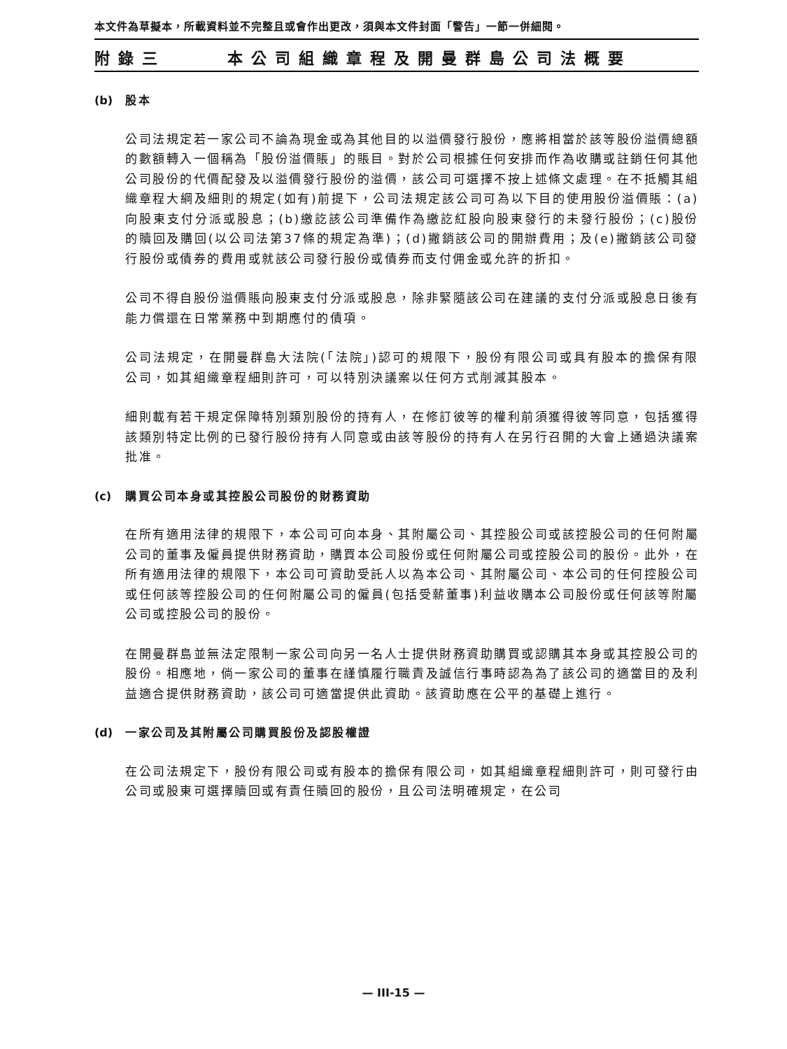本文件為草擬本，所載資料並不完整且或會作出更改，須與本文件封面「警告」一節一併細閱。
附錄三 本公司組織章程及開曼群島公司法概要
(b) 股本
公司法規定若一家公司不論為現金或為其他目的以溢價發行股份，應將相當於該等股份溢價總額的數額轉入一個稱為「股份溢價賬」的賬目。對於公司根據任何安排而作為收購或註銷任何其他公司股份的代價配發及以溢價發行股份的溢價，該公司可選擇不按上述條文處理。在不抵觸其組織章程大綱及細則的規定(如有)前提下，公司法規定該公司可為以下目的使用股份溢價賬：(a)向股東支付分派或股息；(b)繳訖該公司準備作為繳訖紅股向股東發行的未發行股份；(c)股份的贖回及購回(以公司法第37條的規定為準)；(d)撇銷該公司的開辦費用；及(e)撇銷該公司發行股份或債券的費用或就該公司發行股份或債券而支付佣金或允許的折扣。
公司不得自股份溢價賬向股東支付分派或股息，除非緊隨該公司在建議的支付分派或股息日後有能力償還在日常業務中到期應付的債項。
公司法規定，在開曼群島大法院(「法院」)認可的規限下，股份有限公司或具有股本的擔保有限公司，如其組織章程細則許可，可以特別決議案以任何方式削減其股本。
細則載有若干規定保障特別類別股份的持有人，在修訂彼等的權利前須獲得彼等同意，包括獲得該類別特定比例的已發行股份持有人同意或由該等股份的持有人在另行召開的大會上通過決議案批准。
(c) 購買公司本身或其控股公司股份的財務資助
在所有適用法律的規限下，本公司可向本身、其附屬公司、其控股公司或該控股公司的任何附屬公司的董事及僱員提供財務資助，購買本公司股份或任何附屬公司或控股公司的股份。此外，在所有適用法律的規限下，本公司可資助受託人以為本公司、其附屬公司、本公司的任何控股公司或任何該等控股公司的任何附屬公司的僱員(包括受薪董事)利益收購本公司股份或任何該等附屬公司或控股公司的股份。
在開曼群島並無法定限制一家公司向另一名人士提供財務資助購買或認購其本身或其控股公司的股份。相應地，倘一家公司的董事在謹慎履行職責及誠信行事時認為為了該公司的適當目的及利益適合提供財務資助，該公司可適當提供此資助。該資助應在公平的基礎上進行。
(d) 一家公司及其附屬公司購買股份及認股權證
在公司法規定下，股份有限公司或有股本的擔保有限公司，如其組織章程細則許可，則可發行由公司或股東可選擇贖回或有責任贖回的股份，且公司法明確規定，在公司
— III-15 —